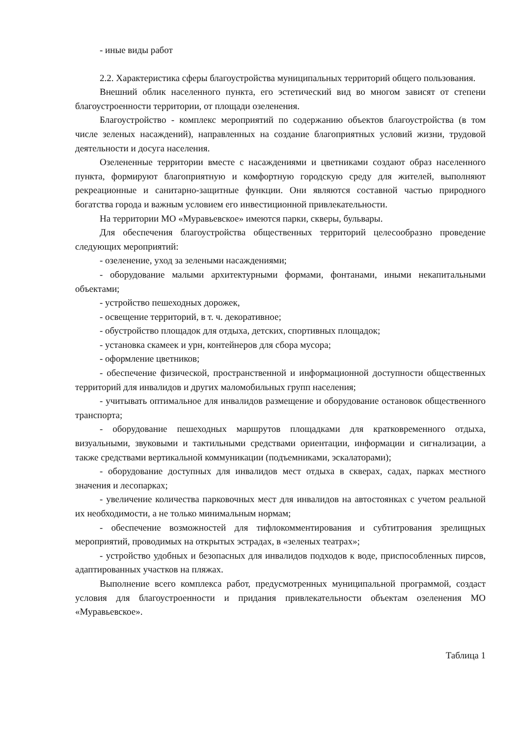- иные виды работ
2.2. Характеристика сферы благоустройства муниципальных территорий общего пользования.
Внешний облик населенного пункта, его эстетический вид во многом зависят от степени благоустроенности территории, от площади озеленения.
Благоустройство - комплекс мероприятий по содержанию объектов благоустройства (в том числе зеленых насаждений), направленных на создание благоприятных условий жизни, трудовой деятельности и досуга населения.
Озелененные территории вместе с насаждениями и цветниками создают образ населенного пункта, формируют благоприятную и комфортную городскую среду для жителей, выполняют рекреационные и санитарно-защитные функции. Они являются составной частью природного богатства города и важным условием его инвестиционной привлекательности.
На территории МО «Муравьевское» имеются парки, скверы, бульвары.
Для обеспечения благоустройства общественных территорий целесообразно проведение следующих мероприятий:
- озеленение, уход за зелеными насаждениями;
- оборудование малыми архитектурными формами, фонтанами, иными некапитальными объектами;
- устройство пешеходных дорожек,
- освещение территорий, в т. ч. декоративное;
- обустройство площадок для отдыха, детских, спортивных площадок;
- установка скамеек и урн, контейнеров для сбора мусора;
- оформление цветников;
- обеспечение физической, пространственной и информационной доступности общественных территорий для инвалидов и других маломобильных групп населения;
- учитывать оптимальное для инвалидов размещение и оборудование остановок общественного транспорта;
- оборудование пешеходных маршрутов площадками для кратковременного отдыха, визуальными, звуковыми и тактильными средствами ориентации, информации и сигнализации, а также средствами вертикальной коммуникации (подъемниками, эскалаторами);
- оборудование доступных для инвалидов мест отдыха в скверах, садах, парках местного значения и лесопарках;
- увеличение количества парковочных мест для инвалидов на автостоянках с учетом реальной их необходимости, а не только минимальным нормам;
- обеспечение возможностей для тифлокомментирования и субтитрования зрелищных мероприятий, проводимых на открытых эстрадах, в «зеленых театрах»;
- устройство удобных и безопасных для инвалидов подходов к воде, приспособленных пирсов, адаптированных участков на пляжах.
Выполнение всего комплекса работ, предусмотренных муниципальной программой, создаст условия для благоустроенности и придания привлекательности объектам озеленения МО «Муравьевское».
Таблица 1